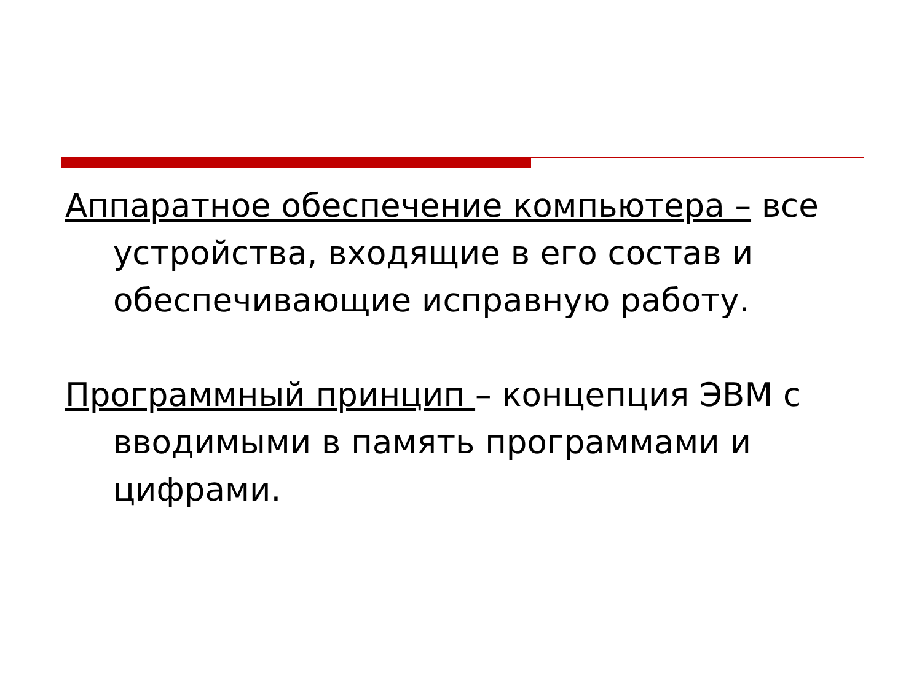Аппаратное обеспечение компьютера – все устройства, входящие в его состав и обеспечивающие исправную работу.
Программный принцип – концепция ЭВМ с вводимыми в память программами и цифрами.